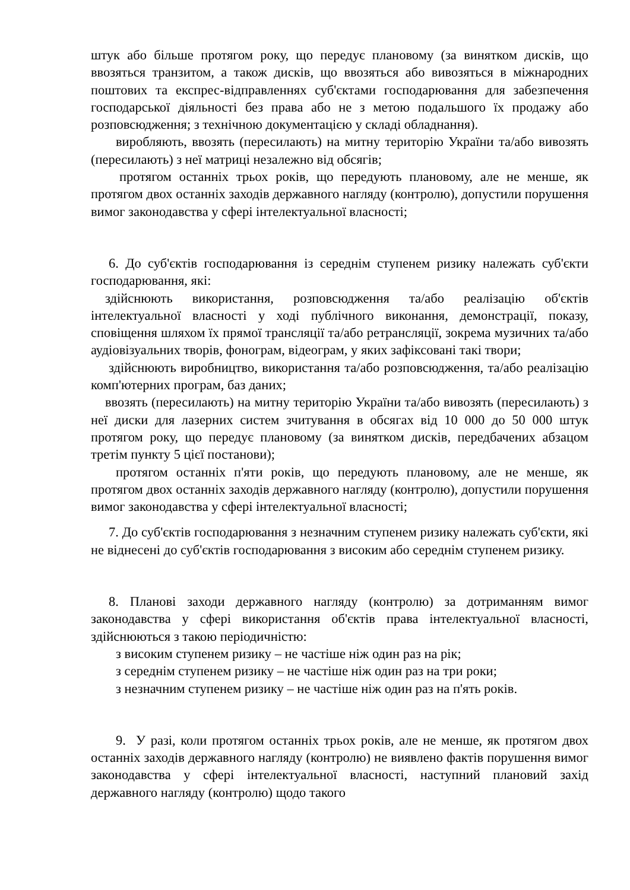штук або більше протягом року, що передує плановому (за винятком дисків, що ввозяться транзитом, а також дисків, що ввозяться або вивозяться в міжнародних поштових та експрес-відправленнях суб'єктами господарювання для забезпечення господарської діяльності без права або не з метою подальшого їх продажу або розповсюдження; з технічною документацією у складі обладнання).
виробляють, ввозять (пересилають) на митну територію України та/або вивозять (пересилають) з неї матриці незалежно від обсягів;
протягом останніх трьох років, що передують плановому, але не менше, як протягом двох останніх заходів державного нагляду (контролю), допустили порушення вимог законодавства у сфері інтелектуальної власності;
6. До суб'єктів господарювання із середнім ступенем ризику належать суб'єкти господарювання, які:
здійснюють використання, розповсюдження та/або реалізацію об'єктів інтелектуальної власності у ході публічного виконання, демонстрації, показу, сповіщення шляхом їх прямої трансляції та/або ретрансляції, зокрема музичних та/або аудіовізуальних творів, фонограм, відеограм, у яких зафіксовані такі твори;
здійснюють виробництво, використання та/або розповсюдження, та/або реалізацію комп'ютерних програм, баз даних;
ввозять (пересилають) на митну територію України та/або вивозять (пересилають) з неї диски для лазерних систем зчитування в обсягах від 10 000 до 50 000 штук протягом року, що передує плановому (за винятком дисків, передбачених абзацом третім пункту 5 цієї постанови);
протягом останніх п'яти років, що передують плановому, але не менше, як протягом двох останніх заходів державного нагляду (контролю), допустили порушення вимог законодавства у сфері інтелектуальної власності;
7. До суб'єктів господарювання з незначним ступенем ризику належать суб'єкти, які не віднесені до суб'єктів господарювання з високим або середнім ступенем ризику.
8. Планові заходи державного нагляду (контролю) за дотриманням вимог законодавства у сфері використання об'єктів права інтелектуальної власності, здійснюються з такою періодичністю:
з високим ступенем ризику – не частіше ніж один раз на рік;
з середнім ступенем ризику – не частіше ніж один раз на три роки;
з незначним ступенем ризику – не частіше ніж один раз на п'ять років.
9. У разі, коли протягом останніх трьох років, але не менше, як протягом двох останніх заходів державного нагляду (контролю) не виявлено фактів порушення вимог законодавства у сфері інтелектуальної власності, наступний плановий захід державного нагляду (контролю) щодо такого